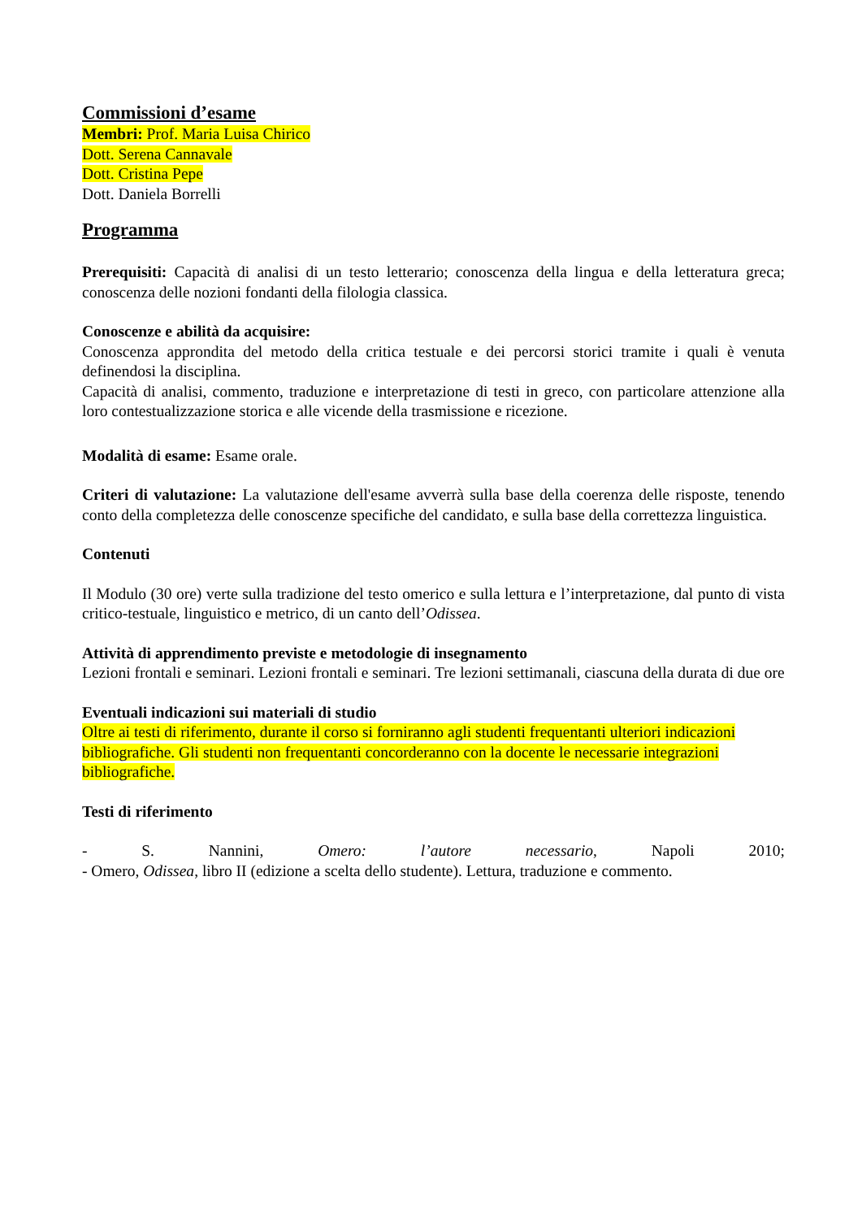Commissioni d’esame
Membri: Prof. Maria Luisa Chirico
Dott. Serena Cannavale
Dott. Cristina Pepe
Dott. Daniela Borrelli
Programma
Prerequisiti: Capacità di analisi di un testo letterario; conoscenza della lingua e della letteratura greca; conoscenza delle nozioni fondanti della filologia classica.
Conoscenze e abilità da acquisire:
Conoscenza approndita del metodo della critica testuale e dei percorsi storici tramite i quali è venuta definendosi la disciplina.
Capacità di analisi, commento, traduzione e interpretazione di testi in greco, con particolare attenzione alla loro contestualizzazione storica e alle vicende della trasmissione e ricezione.
Modalità di esame: Esame orale.
Criteri di valutazione: La valutazione dell'esame avverrà sulla base della coerenza delle risposte, tenendo conto della completezza delle conoscenze specifiche del candidato, e sulla base della correttezza linguistica.
Contenuti
Il Modulo (30 ore) verte sulla tradizione del testo omerico e sulla lettura e l’interpretazione, dal punto di vista critico-testuale, linguistico e metrico, di un canto dell’Odissea.
Attività di apprendimento previste e metodologie di insegnamento
Lezioni frontali e seminari. Lezioni frontali e seminari. Tre lezioni settimanali, ciascuna della durata di due ore
Eventuali indicazioni sui materiali di studio
Oltre ai testi di riferimento, durante il corso si forniranno agli studenti frequentanti ulteriori indicazioni bibliografiche. Gli studenti non frequentanti concorderanno con la docente le necessarie integrazioni bibliografiche.
Testi di riferimento
- S. Nannini, Omero: l’autore necessario, Napoli 2010;
- Omero, Odissea, libro II (edizione a scelta dello studente). Lettura, traduzione e commento.